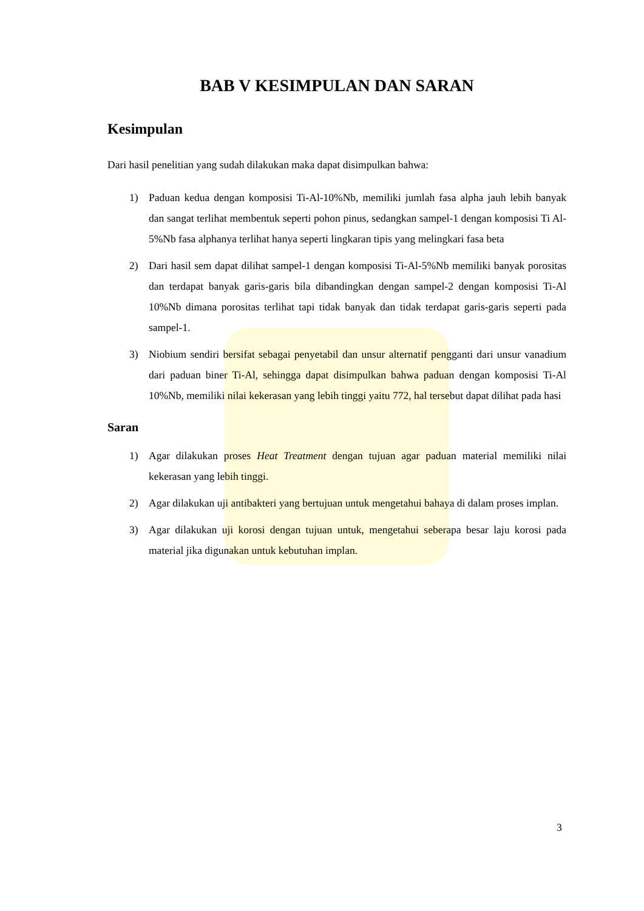BAB V KESIMPULAN DAN SARAN
Kesimpulan
Dari hasil penelitian yang sudah dilakukan maka dapat disimpulkan bahwa:
1) Paduan kedua dengan komposisi Ti-Al-10%Nb, memiliki jumlah fasa alpha jauh lebih banyak dan sangat terlihat membentuk seperti pohon pinus, sedangkan sampel-1 dengan komposisi Ti Al-5%Nb fasa alphanya terlihat hanya seperti lingkaran tipis yang melingkari fasa beta
2) Dari hasil sem dapat dilihat sampel-1 dengan komposisi Ti-Al-5%Nb memiliki banyak porositas dan terdapat banyak garis-garis bila dibandingkan dengan sampel-2 dengan komposisi Ti-Al 10%Nb dimana porositas terlihat tapi tidak banyak dan tidak terdapat garis-garis seperti pada sampel-1.
3) Niobium sendiri bersifat sebagai penyetabil dan unsur alternatif pengganti dari unsur vanadium dari paduan biner Ti-Al, sehingga dapat disimpulkan bahwa paduan dengan komposisi Ti-Al 10%Nb, memiliki nilai kekerasan yang lebih tinggi yaitu 772, hal tersebut dapat dilihat pada hasi
Saran
1) Agar dilakukan proses Heat Treatment dengan tujuan agar paduan material memiliki nilai kekerasan yang lebih tinggi.
2) Agar dilakukan uji antibakteri yang bertujuan untuk mengetahui bahaya di dalam proses implan.
3) Agar dilakukan uji korosi dengan tujuan untuk, mengetahui seberapa besar laju korosi pada material jika digunakan untuk kebutuhan implan.
3